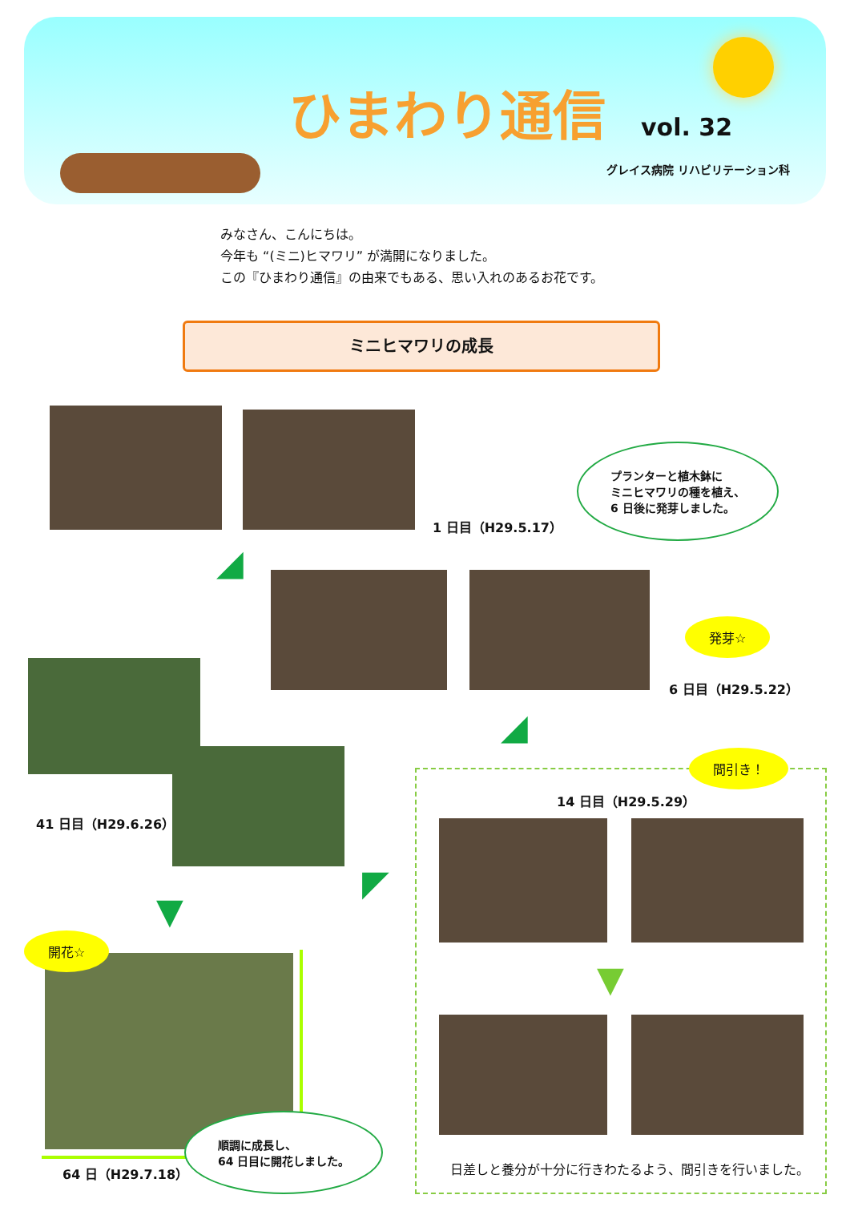ひまわり通信 vol. 32
グレイス病院 リハビリテーション科
みなさん、こんにちは。
今年も “(ミニ)ヒマワリ” が満開になりました。
この『ひまわり通信』の由来でもある、思い入れのあるお花です。
ミニヒマワリの成長
1 日目（H29.5.17）
プランターと植木鉢に
ミニヒマワリの種を植え、
6 日後に発芽しました。
◢
発芽☆
6 日目（H29.5.22）
◢
41 日目（H29.6.26）
間引き！
14 日目（H29.5.29）
▼
日差しと養分が十分に行きわたるよう、間引きを行いました。
◤
▼
開花☆
順調に成長し、
64 日目に開花しました。
64 日（H29.7.18）